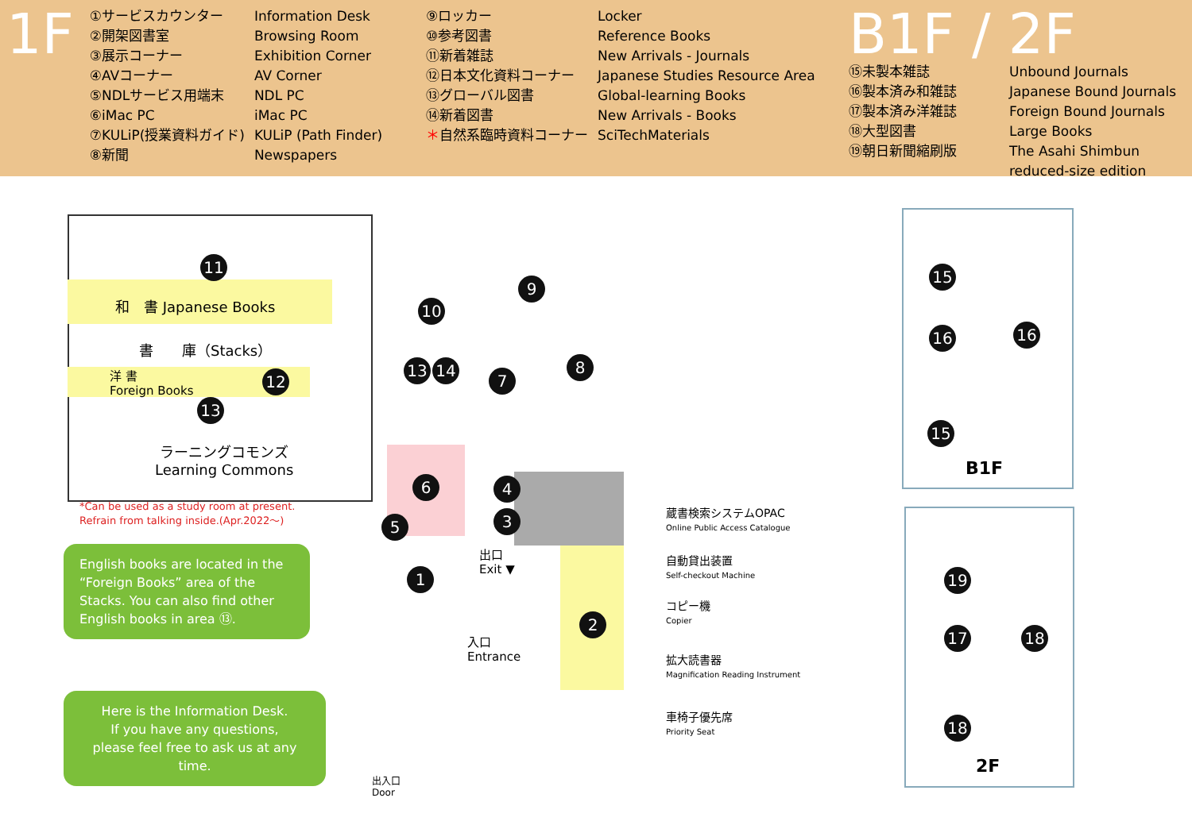1F
①サービスカウンター
②開架図書室
③展示コーナー
④AVコーナー
⑤NDLサービス用端末
⑥iMac PC
⑦KULiP(授業資料ガイド)
⑧新聞
Information Desk
Browsing Room
Exhibition Corner
AV Corner
NDL PC
iMac PC
KULiP (Path Finder)
Newspapers
⑨ロッカー
⑩参考図書
⑪新着雑誌
⑫日本文化資料コーナー
⑬グローバル図書
⑭新着図書
＊自然系臨時資料コーナー
Locker
Reference Books
New Arrivals - Journals
Japanese Studies Resource Area
Global-learning Books
New Arrivals - Books
SciTechMaterials
B1F / 2F
⑮未製本雑誌
⑯製本済み和雑誌
⑰製本済み洋雑誌
⑱大型図書
⑲朝日新聞縮刷版
Unbound Journals
Japanese Bound Journals
Foreign Bound Journals
Large Books
The Asahi Shimbun
reduced-size edition
11
和　書 Japanese Books
書　　庫（Stacks）
洋 書
Foreign Books
12
13
ラーニングコモンズ
Learning Commons
*Can be used as a study room at present.
Refrain from talking inside.(Apr.2022～)
English books are located in the “Foreign Books” area of the Stacks. You can also find other English books in area ⑬.
Here is the Information Desk.
If you have any questions,
please feel free to ask us at any time.
10
13 14
9
8
7
6 4
3
5
1
2
出口
Exit ▼
入口
Entrance
出入口
Door
蔵書検索システムOPAC
Online Public Access Catalogue
自動貸出装置
Self-checkout Machine
コピー機
Copier
拡大読書器
Magnification Reading Instrument
車椅子優先席
Priority Seat
15
16 16
15
B1F
19
17 18
18
2F